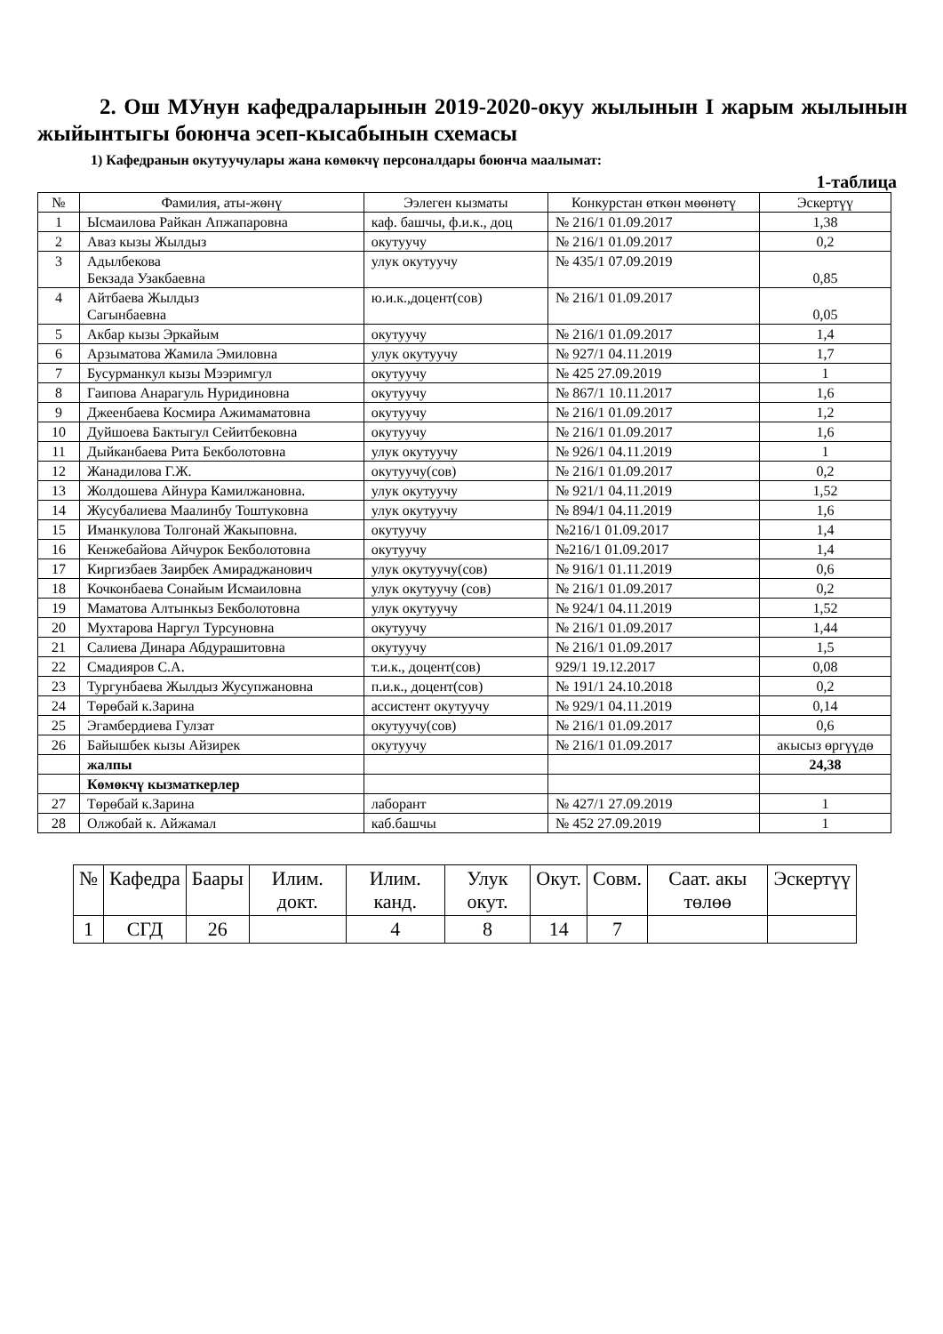2. Ош МУнун кафедраларынын 2019-2020-окуу жылынын I жарым жылынын жыйынтыгы боюнча эсеп-кысабынын схемасы
1) Кафедранын окутуучулары жана көмөкчү персоналдары боюнча маалымат:
1-таблица
| № | Фамилия, аты-жөнү | Ээлеген кызматы | Конкурстан өткөн мөөнөтү | Эскертүү |
| --- | --- | --- | --- | --- |
| 1 | Ысмаилова Райкан Апжапаровна | каф. башчы, ф.и.к., доц | № 216/1 01.09.2017 | 1,38 |
| 2 | Аваз кызы Жылдыз | окутуучу | № 216/1 01.09.2017 | 0,2 |
| 3 | Адылбекова Бекзада Узакбаевна | улук окутуучу | № 435/1 07.09.2019 | 0,85 |
| 4 | Айтбаева Жылдыз Сагынбаевна | ю.и.к.,доцент(сов) | № 216/1 01.09.2017 | 0,05 |
| 5 | Акбар кызы Эркайым | окутуучу | № 216/1 01.09.2017 | 1,4 |
| 6 | Арзыматова Жамила Эмиловна | улук окутуучу | № 927/1 04.11.2019 | 1,7 |
| 7 | Бусурманкул кызы Мээримгул | окутуучу | № 425 27.09.2019 | 1 |
| 8 | Гаипова Анарагуль Нуридиновна | окутуучу | № 867/1 10.11.2017 | 1,6 |
| 9 | Джеенбаева Космира Ажимаматовна | окутуучу | № 216/1 01.09.2017 | 1,2 |
| 10 | Дуйшоева Бактыгул Сейитбековна | окутуучу | № 216/1 01.09.2017 | 1,6 |
| 11 | Дыйканбаева Рита Бекболотовна | улук окутуучу | № 926/1 04.11.2019 | 1 |
| 12 | Жанадилова Г.Ж. | окутуучу(сов) | № 216/1 01.09.2017 | 0,2 |
| 13 | Жолдошева Айнура Камилжановна. | улук окутуучу | № 921/1 04.11.2019 | 1,52 |
| 14 | Жусубалиева Маалинбу Тоштуковна | улук окутуучу | № 894/1 04.11.2019 | 1,6 |
| 15 | Иманкулова Толгонай Жакыповна. | окутуучу | №216/1 01.09.2017 | 1,4 |
| 16 | Кенжебайова Айчурок Бекболотовна | окутуучу | №216/1 01.09.2017 | 1,4 |
| 17 | Киргизбаев Заирбек Амираджанович | улук окутуучу(сов) | № 916/1 01.11.2019 | 0,6 |
| 18 | Кочконбаева Сонайым Исмаиловна | улук окутуучу (сов) | № 216/1 01.09.2017 | 0,2 |
| 19 | Маматова Алтынкыз Бекболотовна | улук окутуучу | № 924/1 04.11.2019 | 1,52 |
| 20 | Мухтарова Наргул Турсуновна | окутуучу | № 216/1 01.09.2017 | 1,44 |
| 21 | Салиева Динара Абдурашитовна | окутуучу | № 216/1 01.09.2017 | 1,5 |
| 22 | Смадияров С.А. | т.и.к., доцент(сов) | 929/1 19.12.2017 | 0,08 |
| 23 | Тургунбаева Жылдыз Жусупжановна | п.и.к., доцент(сов) | № 191/1 24.10.2018 | 0,2 |
| 24 | Төрөбай к.Зарина | ассистент окутуучу | № 929/1 04.11.2019 | 0,14 |
| 25 | Эгамбердиева Гулзат | окутуучу(сов) | № 216/1 01.09.2017 | 0,6 |
| 26 | Байышбек кызы Айзирек | окутуучу | № 216/1 01.09.2017 | акысыз өргүүдө |
| | жалпы | | | 24,38 |
| | Көмөкчү кызматкерлер | | | |
| 27 | Төрөбай к.Зарина | лаборант | № 427/1 27.09.2019 | 1 |
| 28 | Олжобай к. Айжамал | каб.башчы | № 452 27.09.2019 | 1 |
| № | Кафедра | Баары | Илим. докт. | Илим. канд. | Улук окут. | Окут. | Совм. | Саат. акы төлөө | Эскертүү |
| --- | --- | --- | --- | --- | --- | --- | --- | --- | --- |
| 1 | СГД | 26 | | 4 | 8 | 14 | 7 | | |